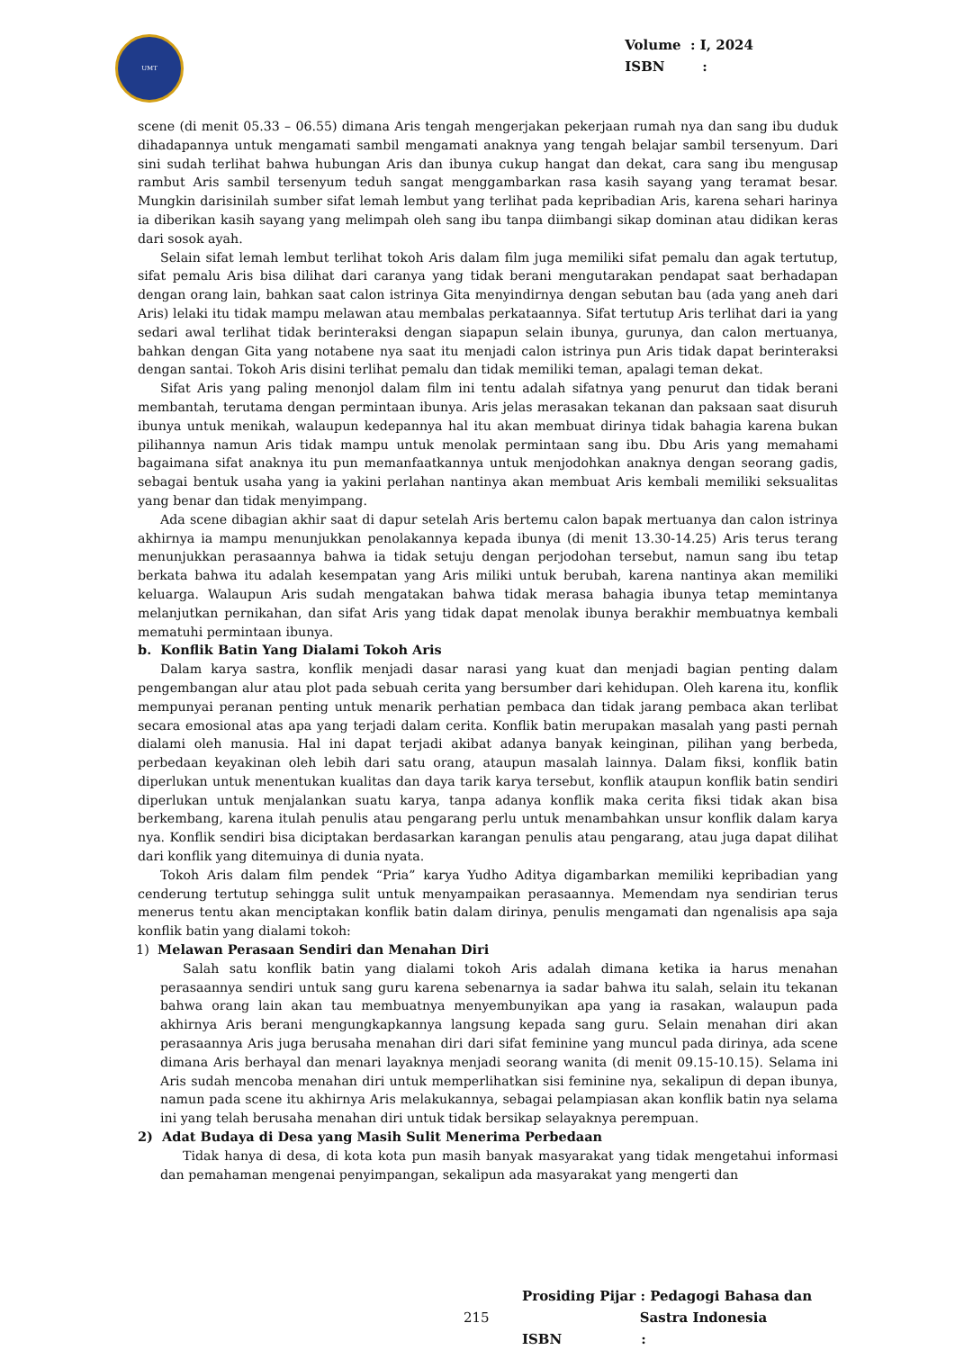UMT
Volume : I, 2024
ISBN :
scene (di menit 05.33 – 06.55) dimana Aris tengah mengerjakan pekerjaan rumah nya dan sang ibu duduk dihadapannya untuk mengamati sambil mengamati anaknya yang tengah belajar sambil tersenyum. Dari sini sudah terlihat bahwa hubungan Aris dan ibunya cukup hangat dan dekat, cara sang ibu mengusap rambut Aris sambil tersenyum teduh sangat menggambarkan rasa kasih sayang yang teramat besar. Mungkin darisinilah sumber sifat lemah lembut yang terlihat pada kepribadian Aris, karena sehari harinya ia diberikan kasih sayang yang melimpah oleh sang ibu tanpa diimbangi sikap dominan atau didikan keras dari sosok ayah.
Selain sifat lemah lembut terlihat tokoh Aris dalam film juga memiliki sifat pemalu dan agak tertutup, sifat pemalu Aris bisa dilihat dari caranya yang tidak berani mengutarakan pendapat saat berhadapan dengan orang lain, bahkan saat calon istrinya Gita menyindirnya dengan sebutan bau (ada yang aneh dari Aris) lelaki itu tidak mampu melawan atau membalas perkataannya. Sifat tertutup Aris terlihat dari ia yang sedari awal terlihat tidak berinteraksi dengan siapapun selain ibunya, gurunya, dan calon mertuanya, bahkan dengan Gita yang notabene nya saat itu menjadi calon istrinya pun Aris tidak dapat berinteraksi dengan santai. Tokoh Aris disini terlihat pemalu dan tidak memiliki teman, apalagi teman dekat.
Sifat Aris yang paling menonjol dalam film ini tentu adalah sifatnya yang penurut dan tidak berani membantah, terutama dengan permintaan ibunya. Aris jelas merasakan tekanan dan paksaan saat disuruh ibunya untuk menikah, walaupun kedepannya hal itu akan membuat dirinya tidak bahagia karena bukan pilihannya namun Aris tidak mampu untuk menolak permintaan sang ibu. Dbu Aris yang memahami bagaimana sifat anaknya itu pun memanfaatkannya untuk menjodohkan anaknya dengan seorang gadis, sebagai bentuk usaha yang ia yakini perlahan nantinya akan membuat Aris kembali memiliki seksualitas yang benar dan tidak menyimpang.
Ada scene dibagian akhir saat di dapur setelah Aris bertemu calon bapak mertuanya dan calon istrinya akhirnya ia mampu menunjukkan penolakannya kepada ibunya (di menit 13.30-14.25) Aris terus terang menunjukkan perasaannya bahwa ia tidak setuju dengan perjodohan tersebut, namun sang ibu tetap berkata bahwa itu adalah kesempatan yang Aris miliki untuk berubah, karena nantinya akan memiliki keluarga. Walaupun Aris sudah mengatakan bahwa tidak merasa bahagia ibunya tetap memintanya melanjutkan pernikahan, dan sifat Aris yang tidak dapat menolak ibunya berakhir membuatnya kembali mematuhi permintaan ibunya.
b. Konflik Batin Yang Dialami Tokoh Aris
Dalam karya sastra, konflik menjadi dasar narasi yang kuat dan menjadi bagian penting dalam pengembangan alur atau plot pada sebuah cerita yang bersumber dari kehidupan. Oleh karena itu, konflik mempunyai peranan penting untuk menarik perhatian pembaca dan tidak jarang pembaca akan terlibat secara emosional atas apa yang terjadi dalam cerita. Konflik batin merupakan masalah yang pasti pernah dialami oleh manusia. Hal ini dapat terjadi akibat adanya banyak keinginan, pilihan yang berbeda, perbedaan keyakinan oleh lebih dari satu orang, ataupun masalah lainnya. Dalam fiksi, konflik batin diperlukan untuk menentukan kualitas dan daya tarik karya tersebut, konflik ataupun konflik batin sendiri diperlukan untuk menjalankan suatu karya, tanpa adanya konflik maka cerita fiksi tidak akan bisa berkembang, karena itulah penulis atau pengarang perlu untuk menambahkan unsur konflik dalam karya nya. Konflik sendiri bisa diciptakan berdasarkan karangan penulis atau pengarang, atau juga dapat dilihat dari konflik yang ditemuinya di dunia nyata.
Tokoh Aris dalam film pendek “Pria” karya Yudho Aditya digambarkan memiliki kepribadian yang cenderung tertutup sehingga sulit untuk menyampaikan perasaannya. Memendam nya sendirian terus menerus tentu akan menciptakan konflik batin dalam dirinya, penulis mengamati dan ngenalisis apa saja konflik batin yang dialami tokoh:
1) Melawan Perasaan Sendiri dan Menahan Diri
Salah satu konflik batin yang dialami tokoh Aris adalah dimana ketika ia harus menahan perasaannya sendiri untuk sang guru karena sebenarnya ia sadar bahwa itu salah, selain itu tekanan bahwa orang lain akan tau membuatnya menyembunyikan apa yang ia rasakan, walaupun pada akhirnya Aris berani mengungkapkannya langsung kepada sang guru. Selain menahan diri akan perasaannya Aris juga berusaha menahan diri dari sifat feminine yang muncul pada dirinya, ada scene dimana Aris berhayal dan menari layaknya menjadi seorang wanita (di menit 09.15-10.15). Selama ini Aris sudah mencoba menahan diri untuk memperlihatkan sisi feminine nya, sekalipun di depan ibunya, namun pada scene itu akhirnya Aris melakukannya, sebagai pelampiasan akan konflik batin nya selama ini yang telah berusaha menahan diri untuk tidak bersikap selayaknya perempuan.
2) Adat Budaya di Desa yang Masih Sulit Menerima Perbedaan
Tidak hanya di desa, di kota kota pun masih banyak masyarakat yang tidak mengetahui informasi dan pemahaman mengenai penyimpangan, sekalipun ada masyarakat yang mengerti dan
Prosiding Pijar : Pedagogi Bahasa dan
215 Sastra Indonesia
ISBN: